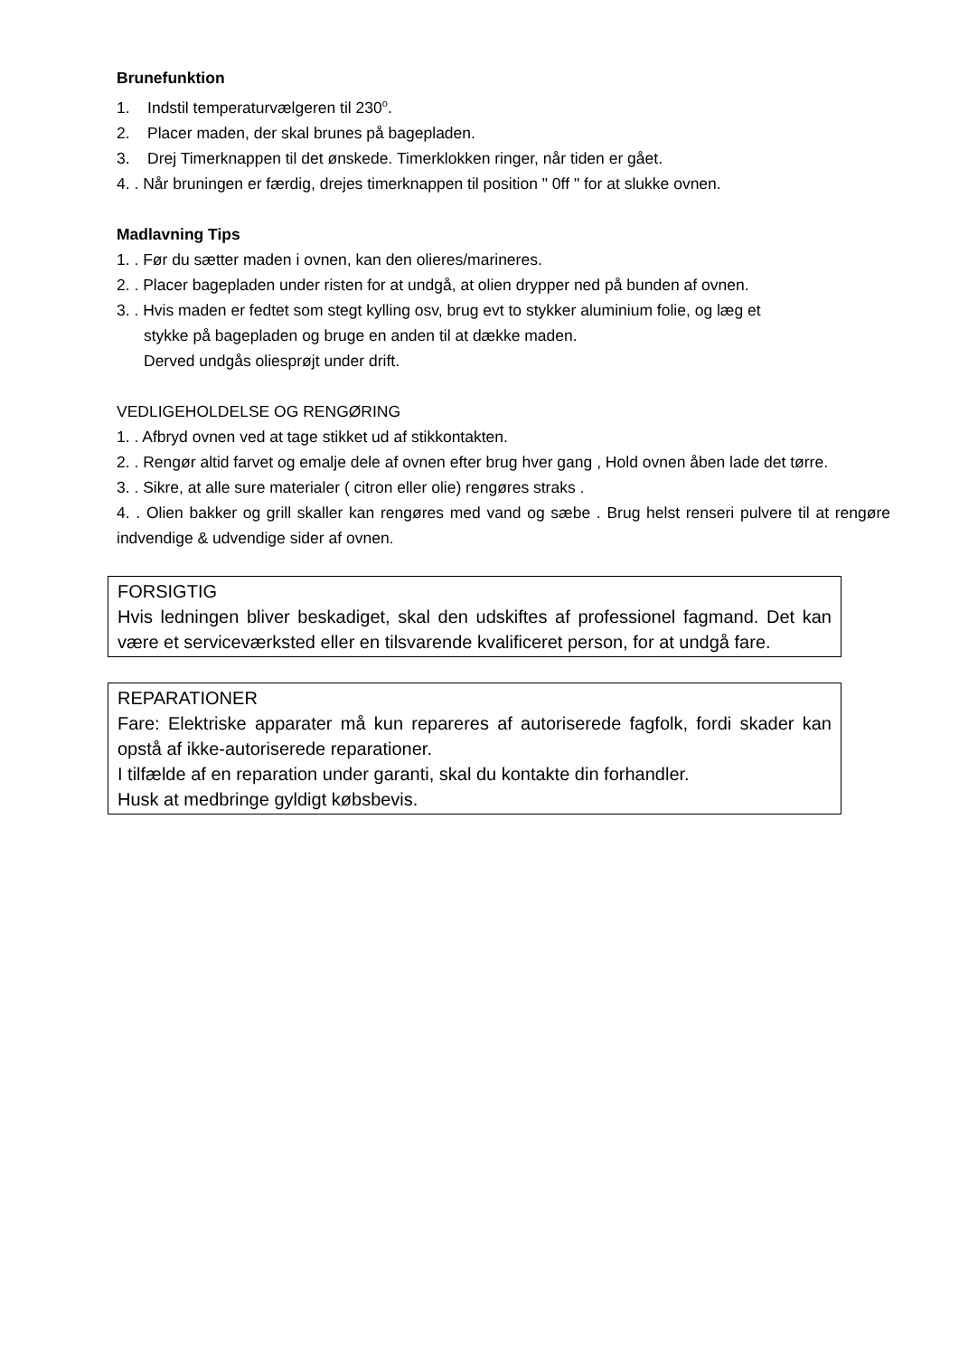Brunefunktion
1. Indstil temperaturvælgeren til 230<sup>o</sup>.
2. Placer maden, der skal brunes på bagepladen.
3. Drej Timerknappen til det ønskede. Timerklokken ringer, når tiden er gået.
4. . Når bruningen er færdig, drejes timerknappen til position " 0ff " for at slukke ovnen.
Madlavning Tips
1. . Før du sætter maden i ovnen, kan den olieres/marineres.
2. . Placer bagepladen under risten for at undgå, at olien drypper ned på bunden af ovnen.
3. . Hvis maden er fedtet som stegt kylling osv, brug evt to stykker aluminium folie, og læg et
stykke på bagepladen og bruge en anden til at dække maden.
Derved undgås oliesprøjt under drift.
VEDLIGEHOLDELSE OG RENGØRING
1. . Afbryd ovnen ved at tage stikket ud af stikkontakten.
2. . Rengør altid farvet og emalje dele af ovnen efter brug hver gang , Hold ovnen åben lade det tørre.
3. . Sikre, at alle sure materialer ( citron eller olie) rengøres straks .
4. . Olien bakker og grill skaller kan rengøres med vand og sæbe . Brug helst renseri pulvere til at rengøre indvendige & udvendige sider af ovnen.
FORSIGTIG
Hvis ledningen bliver beskadiget, skal den udskiftes af professionel fagmand. Det kan være et serviceværksted eller en tilsvarende kvalificeret person, for at undgå fare.
REPARATIONER
Fare: Elektriske apparater må kun repareres af autoriserede fagfolk, fordi skader kan opstå af ikke-autoriserede reparationer.
I tilfælde af en reparation under garanti, skal du kontakte din forhandler.
Husk at medbringe gyldigt købsbevis.